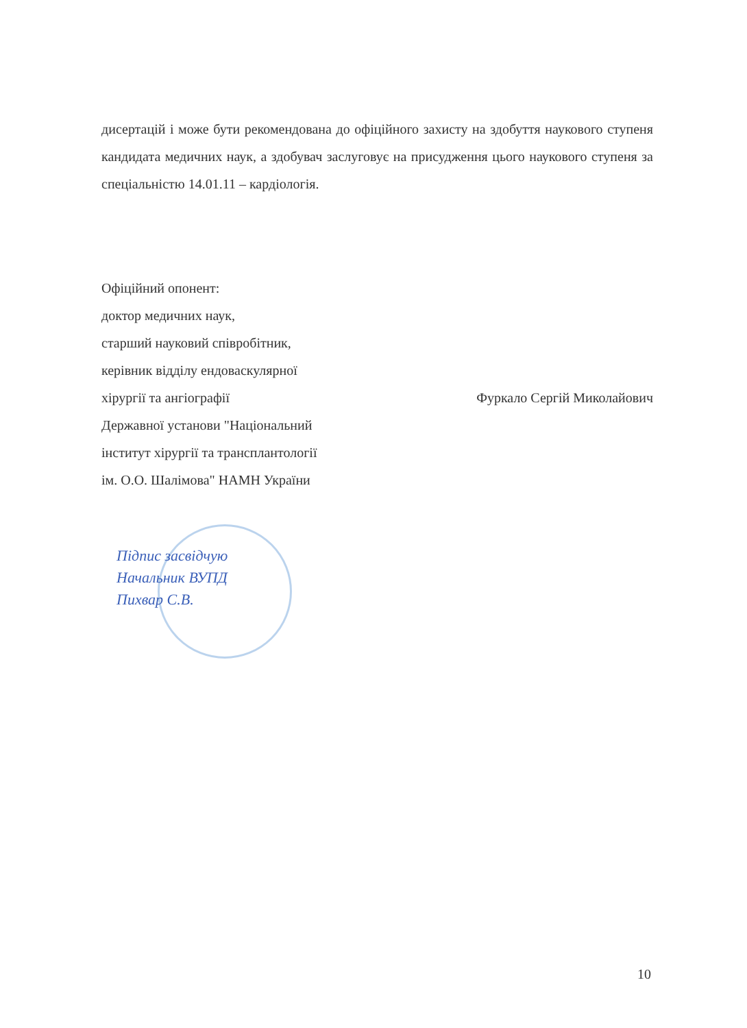дисертацій і може бути рекомендована до офіційного захисту на здобуття наукового ступеня кандидата медичних наук, а здобувач заслуговує на присудження цього наукового ступеня за спеціальністю 14.01.11 – кардіологія.
Офіційний опонент:
доктор медичних наук,
старший науковий співробітник,
керівник відділу ендоваскулярної
хірургії та ангіографії
Державної установи "Національний
інститут хірургії та трансплантології
ім. О.О. Шалімова" НАМН України
Фуркало Сергій Миколайович
Підпис засвідчую
Начальник ВУПД
Пихвар С.В.
10